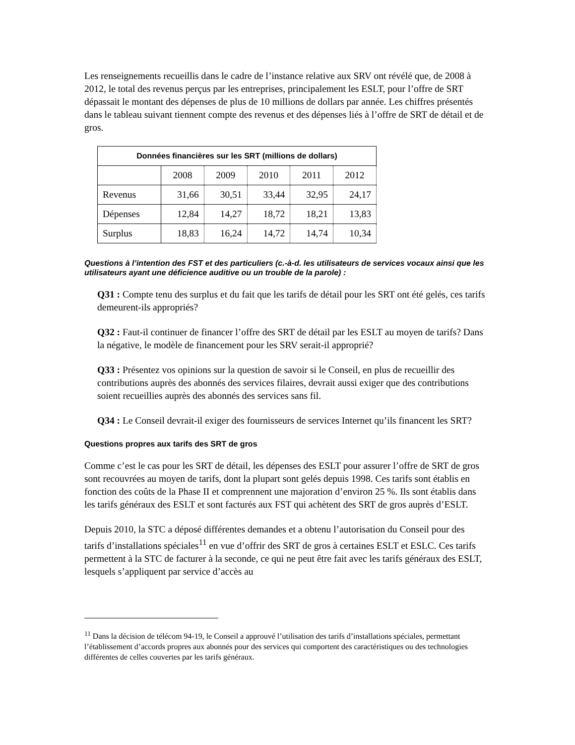Les renseignements recueillis dans le cadre de l’instance relative aux SRV ont révélé que, de 2008 à 2012, le total des revenus perçus par les entreprises, principalement les ESLT, pour l’offre de SRT dépassait le montant des dépenses de plus de 10 millions de dollars par année. Les chiffres présentés dans le tableau suivant tiennent compte des revenus et des dépenses liés à l’offre de SRT de détail et de gros.
| Données financières sur les SRT (millions de dollars) | | | | | |
| --- | --- | --- | --- | --- | --- |
| | 2008 | 2009 | 2010 | 2011 | 2012 |
| Revenus | 31,66 | 30,51 | 33,44 | 32,95 | 24,17 |
| Dépenses | 12,84 | 14,27 | 18,72 | 18,21 | 13,83 |
| Surplus | 18,83 | 16,24 | 14,72 | 14,74 | 10,34 |
Questions à l’intention des FST et des particuliers (c.-à-d. les utilisateurs de services vocaux ainsi que les utilisateurs ayant une déficience auditive ou un trouble de la parole) :
Q31 : Compte tenu des surplus et du fait que les tarifs de détail pour les SRT ont été gelés, ces tarifs demeurent-ils appropriés?
Q32 : Faut-il continuer de financer l’offre des SRT de détail par les ESLT au moyen de tarifs? Dans la négative, le modèle de financement pour les SRV serait-il approprié?
Q33 : Présentez vos opinions sur la question de savoir si le Conseil, en plus de recueillir des contributions auprès des abonnés des services filaires, devrait aussi exiger que des contributions soient recueillies auprès des abonnés des services sans fil.
Q34 : Le Conseil devrait-il exiger des fournisseurs de services Internet qu’ils financent les SRT?
Questions propres aux tarifs des SRT de gros
Comme c’est le cas pour les SRT de détail, les dépenses des ESLT pour assurer l’offre de SRT de gros sont recouvrées au moyen de tarifs, dont la plupart sont gelés depuis 1998. Ces tarifs sont établis en fonction des coûts de la Phase II et comprennent une majoration d’environ 25 %. Ils sont établis dans les tarifs généraux des ESLT et sont facturés aux FST qui achètent des SRT de gros auprès d’ESLT.
Depuis 2010, la STC a déposé différentes demandes et a obtenu l’autorisation du Conseil pour des tarifs d’installations spéciales<sup>11</sup> en vue d’offrir des SRT de gros à certaines ESLT et ESLC. Ces tarifs permettent à la STC de facturer à la seconde, ce qui ne peut être fait avec les tarifs généraux des ESLT, lesquels s’appliquent par service d’accès au
<sup>11</sup> Dans la décision de télécom 94-19, le Conseil a approuvé l’utilisation des tarifs d’installations spéciales, permettant l’établissement d’accords propres aux abonnés pour des services qui comportent des caractéristiques ou des technologies différentes de celles couvertes par les tarifs généraux.